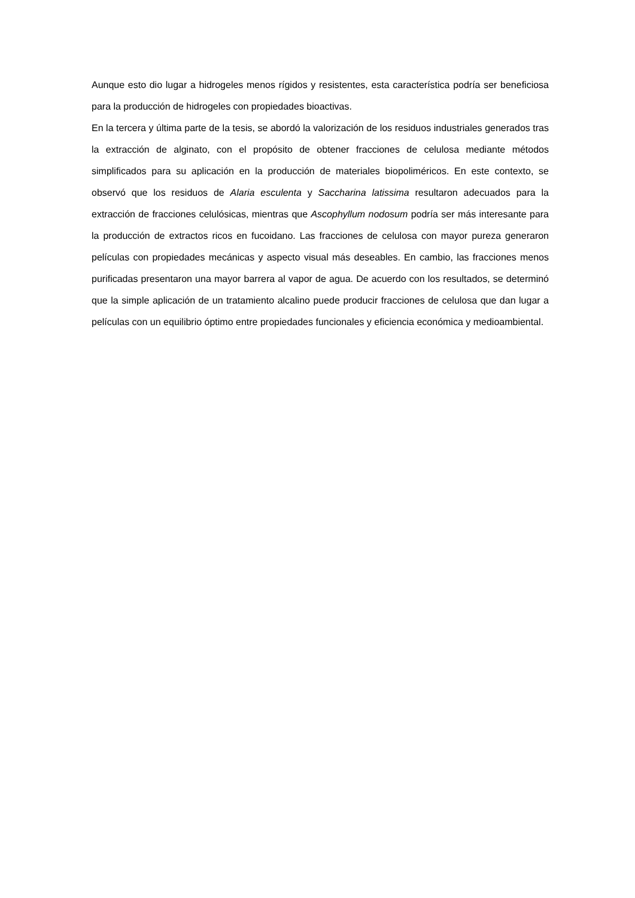Aunque esto dio lugar a hidrogeles menos rígidos y resistentes, esta característica podría ser beneficiosa para la producción de hidrogeles con propiedades bioactivas.
En la tercera y última parte de la tesis, se abordó la valorización de los residuos industriales generados tras la extracción de alginato, con el propósito de obtener fracciones de celulosa mediante métodos simplificados para su aplicación en la producción de materiales biopoliméricos. En este contexto, se observó que los residuos de Alaria esculenta y Saccharina latissima resultaron adecuados para la extracción de fracciones celulósicas, mientras que Ascophyllum nodosum podría ser más interesante para la producción de extractos ricos en fucoidano. Las fracciones de celulosa con mayor pureza generaron películas con propiedades mecánicas y aspecto visual más deseables. En cambio, las fracciones menos purificadas presentaron una mayor barrera al vapor de agua. De acuerdo con los resultados, se determinó que la simple aplicación de un tratamiento alcalino puede producir fracciones de celulosa que dan lugar a películas con un equilibrio óptimo entre propiedades funcionales y eficiencia económica y medioambiental.